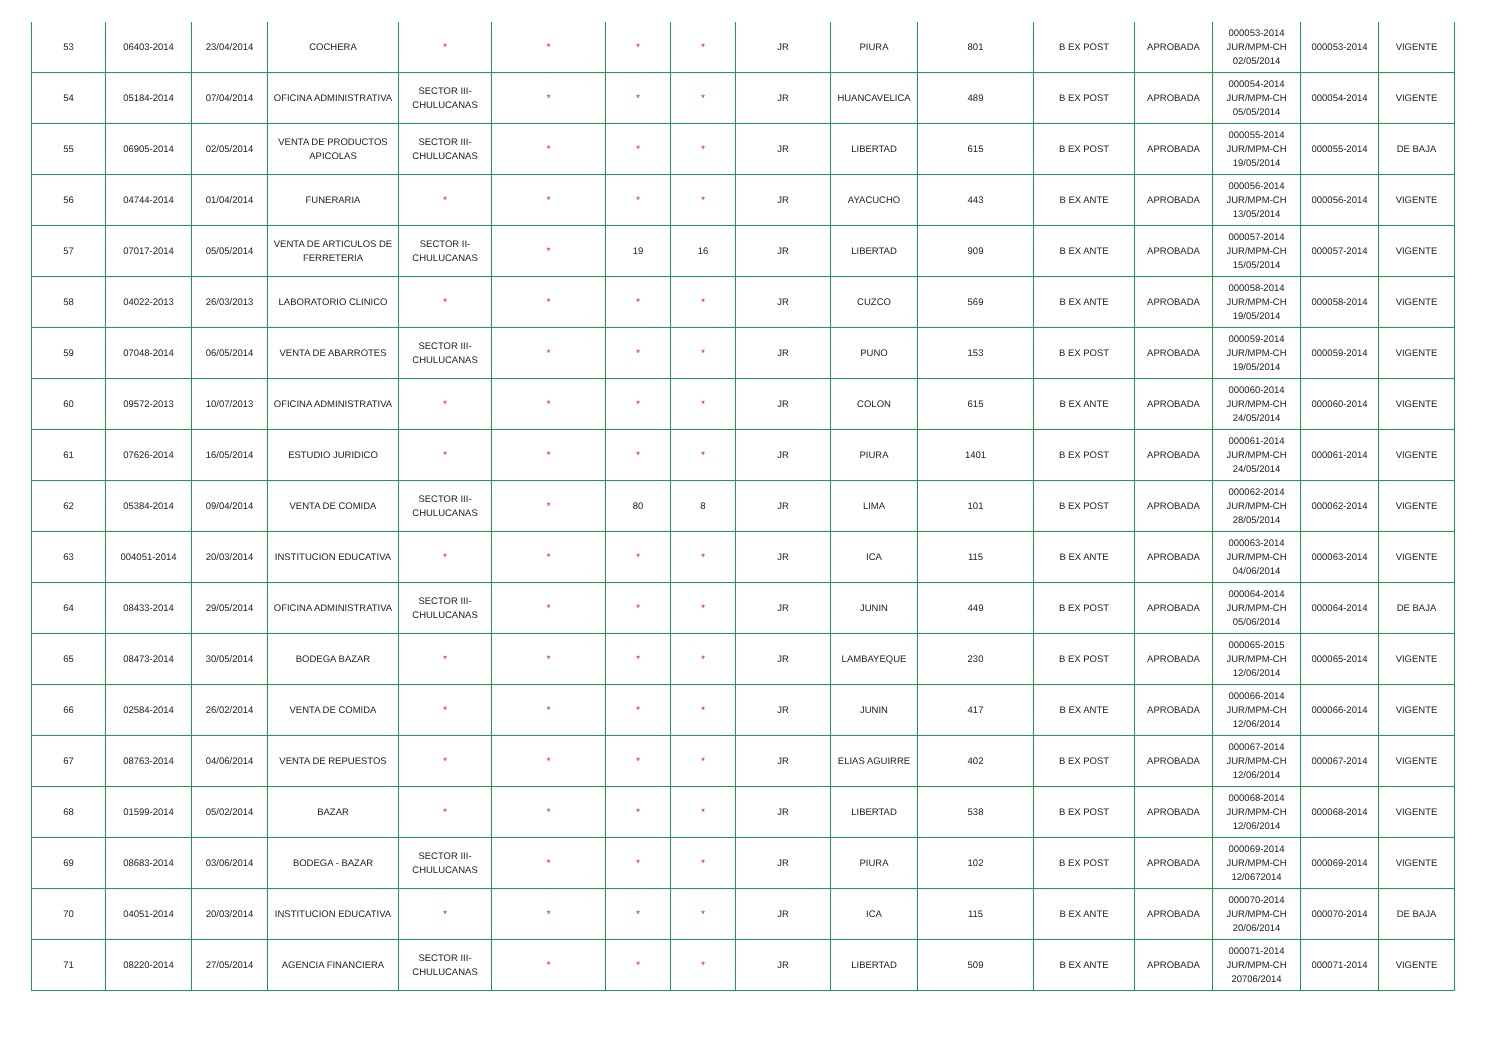| 53 | 06403-2014 | 23/04/2014 | COCHERA | * | * | * | * | JR | PIURA | 801 | B EX POST | APROBADA | 000053-2014 JUR/MPM-CH 02/05/2014 | 000053-2014 | VIGENTE |
| 54 | 05184-2014 | 07/04/2014 | OFICINA ADMINISTRATIVA | SECTOR III-CHULUCANAS | * | * | * | JR | HUANCAVELICA | 489 | B EX POST | APROBADA | 000054-2014 JUR/MPM-CH 05/05/2014 | 000054-2014 | VIGENTE |
| 55 | 06905-2014 | 02/05/2014 | VENTA DE PRODUCTOS APICOLAS | SECTOR III-CHULUCANAS | * | * | * | JR | LIBERTAD | 615 | B EX POST | APROBADA | 000055-2014 JUR/MPM-CH 19/05/2014 | 000055-2014 | DE BAJA |
| 56 | 04744-2014 | 01/04/2014 | FUNERARIA | * | * | * | * | JR | AYACUCHO | 443 | B EX ANTE | APROBADA | 000056-2014 JUR/MPM-CH 13/05/2014 | 000056-2014 | VIGENTE |
| 57 | 07017-2014 | 05/05/2014 | VENTA DE ARTICULOS DE FERRETERIA | SECTOR II-CHULUCANAS | * | 19 | 16 | JR | LIBERTAD | 909 | B EX ANTE | APROBADA | 000057-2014 JUR/MPM-CH 15/05/2014 | 000057-2014 | VIGENTE |
| 58 | 04022-2013 | 26/03/2013 | LABORATORIO CLINICO | * | * | * | * | JR | CUZCO | 569 | B EX ANTE | APROBADA | 000058-2014 JUR/MPM-CH 19/05/2014 | 000058-2014 | VIGENTE |
| 59 | 07048-2014 | 06/05/2014 | VENTA DE ABARROTES | SECTOR III-CHULUCANAS | * | * | * | JR | PUNO | 153 | B EX POST | APROBADA | 000059-2014 JUR/MPM-CH 19/05/2014 | 000059-2014 | VIGENTE |
| 60 | 09572-2013 | 10/07/2013 | OFICINA ADMINISTRATIVA | * | * | * | * | JR | COLON | 615 | B EX ANTE | APROBADA | 000060-2014 JUR/MPM-CH 24/05/2014 | 000060-2014 | VIGENTE |
| 61 | 07626-2014 | 16/05/2014 | ESTUDIO JURIDICO | * | * | * | * | JR | PIURA | 1401 | B EX POST | APROBADA | 000061-2014 JUR/MPM-CH 24/05/2014 | 000061-2014 | VIGENTE |
| 62 | 05384-2014 | 09/04/2014 | VENTA DE COMIDA | SECTOR III-CHULUCANAS | * | 80 | 8 | JR | LIMA | 101 | B EX POST | APROBADA | 000062-2014 JUR/MPM-CH 28/05/2014 | 000062-2014 | VIGENTE |
| 63 | 004051-2014 | 20/03/2014 | INSTITUCION EDUCATIVA | * | * | * | * | JR | ICA | 115 | B EX ANTE | APROBADA | 000063-2014 JUR/MPM-CH 04/06/2014 | 000063-2014 | VIGENTE |
| 64 | 08433-2014 | 29/05/2014 | OFICINA ADMINISTRATIVA | SECTOR III-CHULUCANAS | * | * | * | JR | JUNIN | 449 | B EX POST | APROBADA | 000064-2014 JUR/MPM-CH 05/06/2014 | 000064-2014 | DE BAJA |
| 65 | 08473-2014 | 30/05/2014 | BODEGA BAZAR | * | * | * | * | JR | LAMBAYEQUE | 230 | B EX POST | APROBADA | 000065-2015 JUR/MPM-CH 12/06/2014 | 000065-2014 | VIGENTE |
| 66 | 02584-2014 | 26/02/2014 | VENTA DE COMIDA | * | * | * | * | JR | JUNIN | 417 | B EX ANTE | APROBADA | 000066-2014 JUR/MPM-CH 12/06/2014 | 000066-2014 | VIGENTE |
| 67 | 08763-2014 | 04/06/2014 | VENTA DE REPUESTOS | * | * | * | * | JR | ELIAS AGUIRRE | 402 | B EX POST | APROBADA | 000067-2014 JUR/MPM-CH 12/06/2014 | 000067-2014 | VIGENTE |
| 68 | 01599-2014 | 05/02/2014 | BAZAR | * | * | * | * | JR | LIBERTAD | 538 | B EX POST | APROBADA | 000068-2014 JUR/MPM-CH 12/06/2014 | 000068-2014 | VIGENTE |
| 69 | 08683-2014 | 03/06/2014 | BODEGA - BAZAR | SECTOR III-CHULUCANAS | * | * | * | JR | PIURA | 102 | B EX POST | APROBADA | 000069-2014 JUR/MPM-CH 12/0672014 | 000069-2014 | VIGENTE |
| 70 | 04051-2014 | 20/03/2014 | INSTITUCION EDUCATIVA | * | * | * | * | JR | ICA | 115 | B EX ANTE | APROBADA | 000070-2014 JUR/MPM-CH 20/06/2014 | 000070-2014 | DE BAJA |
| 71 | 08220-2014 | 27/05/2014 | AGENCIA FINANCIERA | SECTOR III-CHULUCANAS | * | * | * | JR | LIBERTAD | 509 | B EX ANTE | APROBADA | 000071-2014 JUR/MPM-CH 20706/2014 | 000071-2014 | VIGENTE |